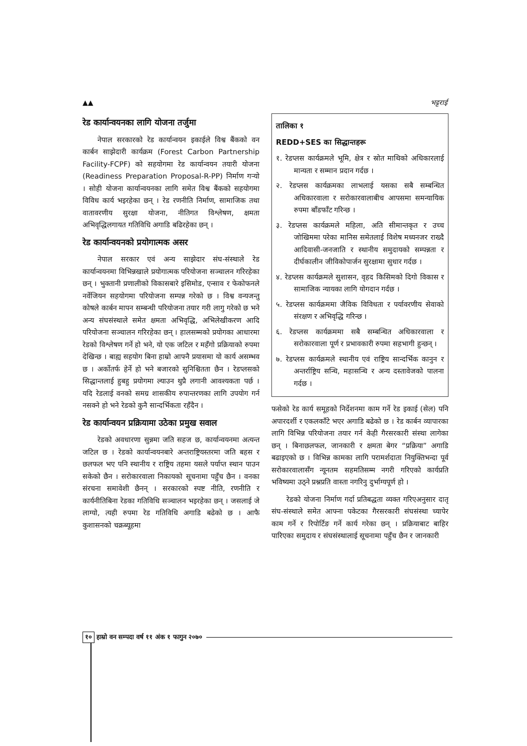▲▲ भट्टराई
रेड कार्यान्वयनका लागि योजना तर्जुमा
नेपाल सरकारको रेड कार्यान्वयन इकाईले विश्व बैंकको वन कार्बन साझेदारी कार्यक्रम (Forest Carbon Partnership Facility-FCPF) को सहयोगमा रेड कार्यान्वयन तयारी योजना (Readiness Preparation Proposal-R-PP) निर्माण गर्‍यो । सोही योजना कार्यान्वयनका लागि समेत विश्व बैंकको सहयोगमा विविध कार्य भइरहेका छन् । रेड रणनीति निर्माण, सामाजिक तथा वातावरणीय सुरक्षा योजना, नीतिगत विश्लेषण, क्षमता अभिवृद्धिलगायत गतिविधि अगाडि बढिरहेका छन् ।
रेड कार्यान्वयनको प्रयोगात्मक असर
नेपाल सरकार एवं अन्य साझेदार संघ-संस्थाले रेड कार्यान्वयनमा विभिन्नखाले प्रयोगात्मक परियोजना सञ्चालन गरिरहेका छन् । भुक्तानी प्रणालीको विकासबारे इसिमोड, एन्साव र फेकोफनले नर्वेजियन सहयोगमा परियोजना सम्पन्न गरेको छ । विश्व वन्यजन्तु कोषले कार्बन मापन सम्बन्धी परियोजना तयार गरी लागु गरेको छ भने अन्य संघसंस्थाले समेत क्षमता अभिवृद्धि, अभिलेखीकरण आदि परियोजना सञ्चालन गरिरहेका छन् । हालसम्मको प्रयोगका आधारमा रेडको विश्लेषण गर्ने हो भने, यो एक जटिल र महँगो प्रक्रियाको रुपमा देखिन्छ । बाह्य सहयोग बिना हाम्रो आफ्नै प्रयासमा यो कार्य असम्भव छ । अर्कोतर्फ हेर्ने हो भने बजारको सुनिश्चितता छैन । रेडप्लसको सिद्धान्तलाई हुबहु प्रयोगमा ल्याउन थुप्रै लगानी आवश्यकता पर्छ । यदि रेडलाई वनको समग्र शासकीय रुपान्तरणका लागि उपयोग गर्न नसक्ने हो भने रेडको कुनै सान्दर्भिकता रहँदैन ।
रेड कार्यान्वयन प्रक्रियामा उठेका प्रमुख सवाल
रेडको अवधारणा सुन्नमा जति सहज छ, कार्यान्वयनमा अत्यन्त जटिल छ । रेडको कार्यान्वयनबारे अन्तराष्ट्रियस्तरमा जति बहस र छलफल भए पनि स्थानीय र राष्ट्रिय तहमा यसले पर्याप्त स्थान पाउन सकेको छैन । सरोकारवाला निकायको सूचनामा पहुँच छैन । वनका संरचना समावेशी छैनन् । सरकारको स्पष्ट नीति, रणनीति र कार्यनीतिबिना रेडका गतिविधि सञ्चालन भइरहेका छन् । जसलाई जे लाग्यो, त्यही रुपमा रेड गतिविधि अगाडि बढेको छ । आफै कुशासनको चक्रब्यूहमा
तालिका १
REDD+SES का सिद्धान्तहरू
१. रेडप्लस कार्यक्रमले भूमि, क्षेत्र र स्रोत माथिको अधिकारलाई मान्यता र सम्मान प्रदान गर्दछ ।
२. रेडप्लस कार्यक्रमका लाभलाई यसका सबै सम्बन्धित अधिकारवाला र सरोकारवालाबीच आपसमा समन्यायिक रुपमा बाँडफाँट गरिन्छ ।
३. रेडप्लस कार्यक्रमले महिला, अति सीमान्तकृत र उच्च जोखिममा परेका मानिस समेतलाई विशेष मध्यनजर राख्दै आदिवासी-जनजाति र स्थानीय समुदायको सम्पन्नता र दीर्घकालीन जीविकोपार्जन सुरक्षामा सुधार गर्दछ ।
४. रेडप्लस कार्यक्रमले सुशासन, वृहद किसिमको दिगो विकास र सामाजिक न्यायका लागि योगदान गर्दछ ।
५. रेडप्लस कार्यक्रममा जैविक विविधता र पर्यावरणीय सेवाको संरक्षण र अभिवृद्धि गरिन्छ ।
६. रेडप्लस कार्यक्रममा सबै सम्बन्धित अधिकारवाला र सरोकारवाला पूर्ण र प्रभावकारी रुपमा सहभागी हुन्छन् ।
७. रेडप्लस कार्यक्रमले स्थानीय एवं राष्ट्रिय सान्दर्भिक कानुन र अन्तर्राष्ट्रिय सन्धि, महासन्धि र अन्य दस्तावेजको पालना गर्दछ ।
फसेको रेड कार्य समूहको निर्देशनमा काम गर्ने रेड इकाई (सेल) पनि अपारदर्शी र एकलकाँटे भएर अगाडि बढेको छ । रेड कार्बन व्यापारका लागि विभिन्न परियोजना तयार गर्न केही गैरसरकारी संस्था लागेका छन् । बिनाछलफल, जानकारी र क्षमता बेगर “प्रक्रिया” अगाडि बढाइएको छ । विभिन्न कामका लागि परामर्शदाता नियुक्तिभन्दा पूर्व सरोकारवालासँग न्यूनतम सहमतिसम्म नगरी गरिएको कार्यप्रति भविष्यमा उठ्ने प्रश्नप्रति वास्ता नगरिनु दुर्भाग्यपूर्ण हो ।
रेडको योजना निर्माण गर्दा प्रतिबद्धता व्यक्त गरिएअनुसार दातृ संघ-संस्थाले समेत आफ्ना पकेटका गैरसरकारी संघसंस्था च्यापेर काम गर्ने र रिपोर्टिङ गर्ने कार्य गरेका छन् । प्रक्रियाबाट बाहिर पारिएका समुदाय र संघसंस्थालाई सूचनामा पहुँच छैन र जानकारी
१० हाम्रो वन सम्पदा वर्ष ११ अंक १ फागुन २०७०